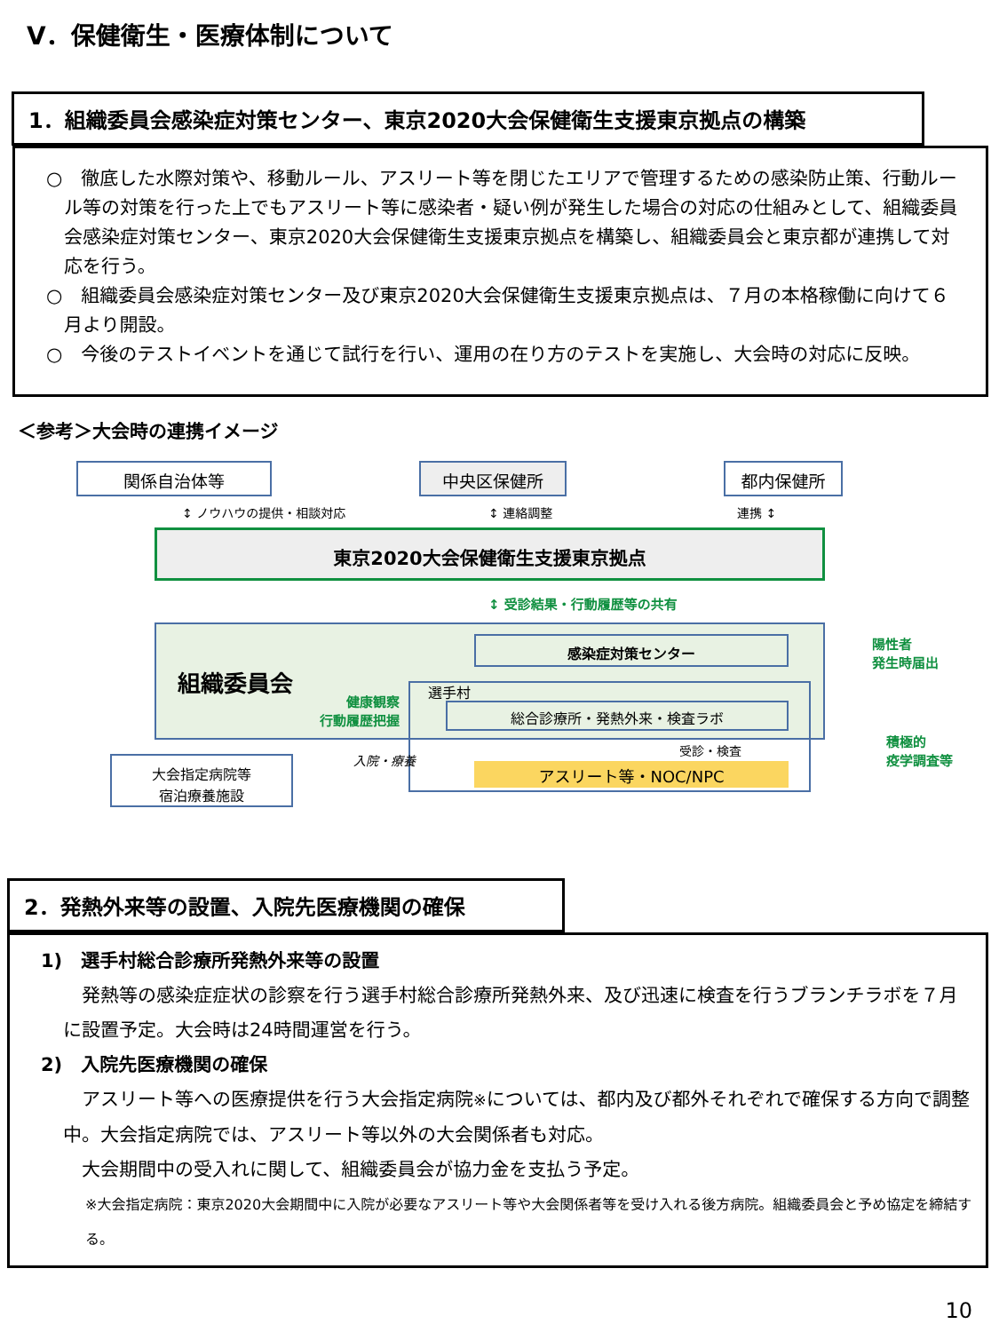Ⅴ．保健衛生・医療体制について
1．組織委員会感染症対策センター、東京2020大会保健衛生支援東京拠点の構築
○　徹底した水際対策や、移動ルール、アスリート等を閉じたエリアで管理するための感染防止策、行動ルール等の対策を行った上でもアスリート等に感染者・疑い例が発生した場合の対応の仕組みとして、組織委員会感染症対策センター、東京2020大会保健衛生支援東京拠点を構築し、組織委員会と東京都が連携して対応を行う。
○　組織委員会感染症対策センター及び東京2020大会保健衛生支援東京拠点は、７月の本格稼働に向けて６月より開設。
○　今後のテストイベントを通じて試行を行い、運用の在り方のテストを実施し、大会時の対応に反映。
＜参考＞大会時の連携イメージ
関係自治体等 中央区保健所 都内保健所
↕ ノウハウの提供・相談対応 ↕ 連絡調整 連携 ↕
東京2020大会保健衛生支援東京拠点
↕ 受診結果・行動履歴等の共有
組織委員会
感染症対策センター
選手村
総合診療所・発熱外来・検査ラボ
健康観察
行動履歴把握
陽性者
発生時届出
積極的
疫学調査等
受診・検査
入院・療養
アスリート等・NOC/NPC
大会指定病院等
宿泊療養施設
2．発熱外来等の設置、入院先医療機関の確保
1)　選手村総合診療所発熱外来等の設置
　発熱等の感染症症状の診察を行う選手村総合診療所発熱外来、及び迅速に検査を行うブランチラボを７月に設置予定。大会時は24時間運営を行う。
2)　入院先医療機関の確保
　アスリート等への医療提供を行う大会指定病院※については、都内及び都外それぞれで確保する方向で調整中。大会指定病院では、アスリート等以外の大会関係者も対応。
　大会期間中の受入れに関して、組織委員会が協力金を支払う予定。
※大会指定病院：東京2020大会期間中に入院が必要なアスリート等や大会関係者等を受け入れる後方病院。組織委員会と予め協定を締結する。
10